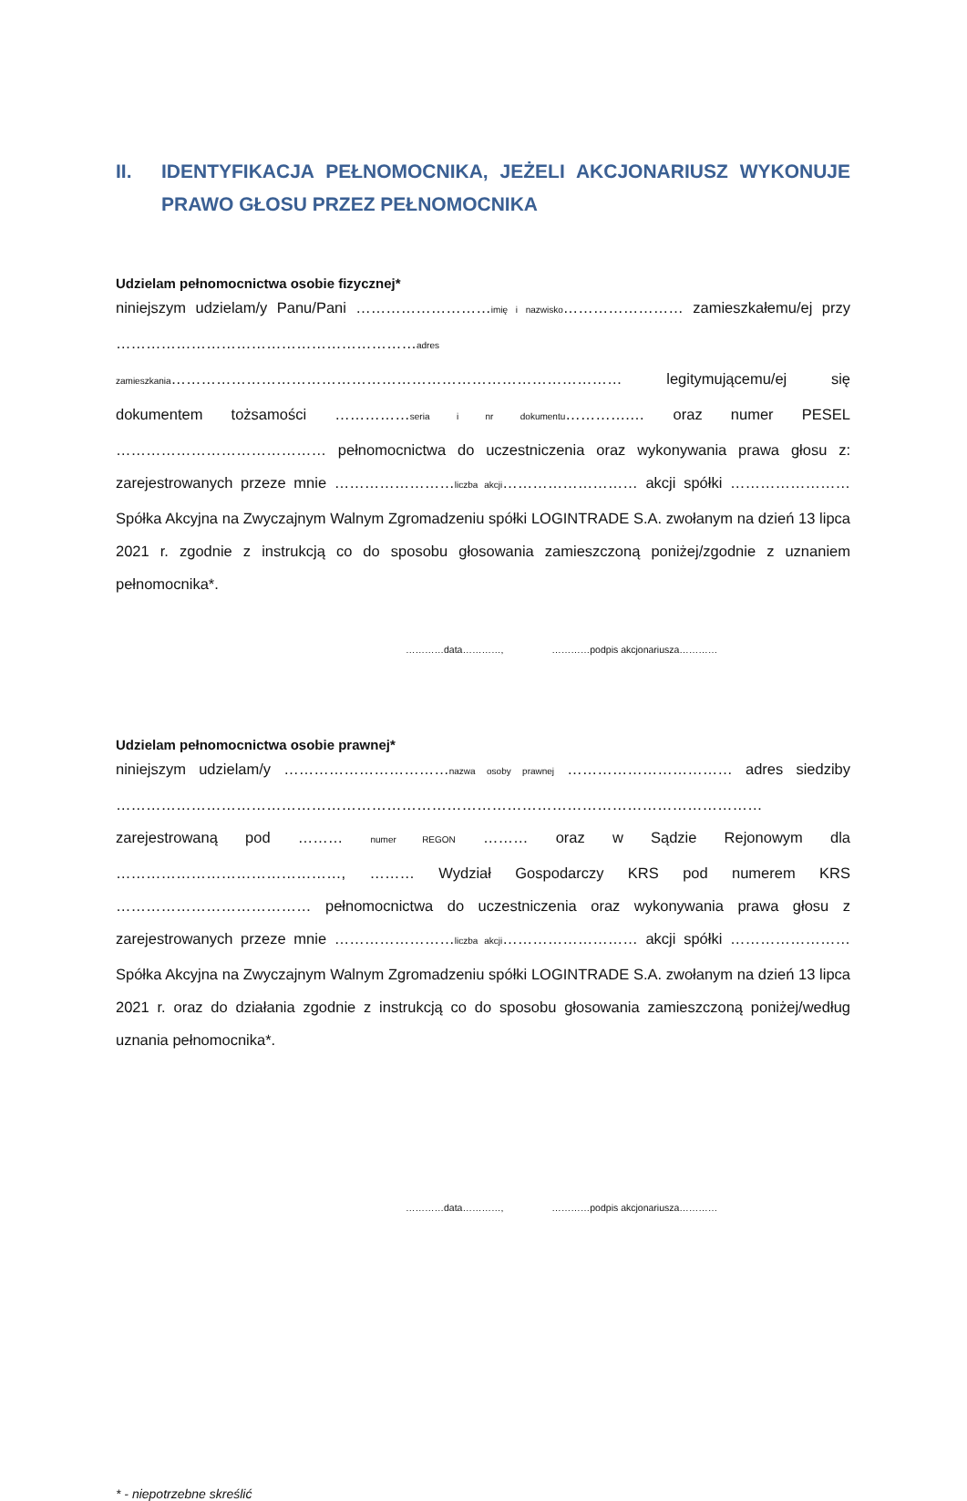II. IDENTYFIKACJA PEŁNOMOCNIKA, JEŻELI AKCJONARIUSZ WYKONUJE PRAWO GŁOSU PRZEZ PEŁNOMOCNIKA
Udzielam pełnomocnictwa osobie fizycznej*
niniejszym udzielam/y Panu/Pani ………………………imię i nazwisko…………………… zamieszkałemu/ej przy ……………………………………………………adres zamieszkania……………………………………………………………………………… legitymującemu/ej się dokumentem tożsamości ……………seria i nr dokumentu………….… oraz numer PESEL …………………………………… pełnomocnictwa do uczestniczenia oraz wykonywania prawa głosu z: zarejestrowanych przeze mnie ……………………liczba akcji……………………… akcji spółki …………………… Spółka Akcyjna na Zwyczajnym Walnym Zgromadzeniu spółki LOGINTRADE S.A. zwołanym na dzień 13 lipca 2021 r. zgodnie z instrukcją co do sposobu głosowania zamieszczoną poniżej/zgodnie z uznaniem pełnomocnika*.
…………data…………, …………podpis akcjonariusza…………
Udzielam pełnomocnictwa osobie prawnej*
niniejszym udzielam/y ……………………………nazwa osoby prawnej …………………………… adres siedziby …………………………………………………………………………………………………………………zarejestrowaną pod ……… numer REGON ……… oraz w Sądzie Rejonowym dla ………………………………………, ……… Wydział Gospodarczy KRS pod numerem KRS ………………………………… pełnomocnictwa do uczestniczenia oraz wykonywania prawa głosu z zarejestrowanych przeze mnie ……………………liczba akcji……………………… akcji spółki …………………… Spółka Akcyjna na Zwyczajnym Walnym Zgromadzeniu spółki LOGINTRADE S.A. zwołanym na dzień 13 lipca 2021 r. oraz do działania zgodnie z instrukcją co do sposobu głosowania zamieszczoną poniżej/według uznania pełnomocnika*.
…………data…………, …………podpis akcjonariusza…………
* - niepotrzebne skreślić